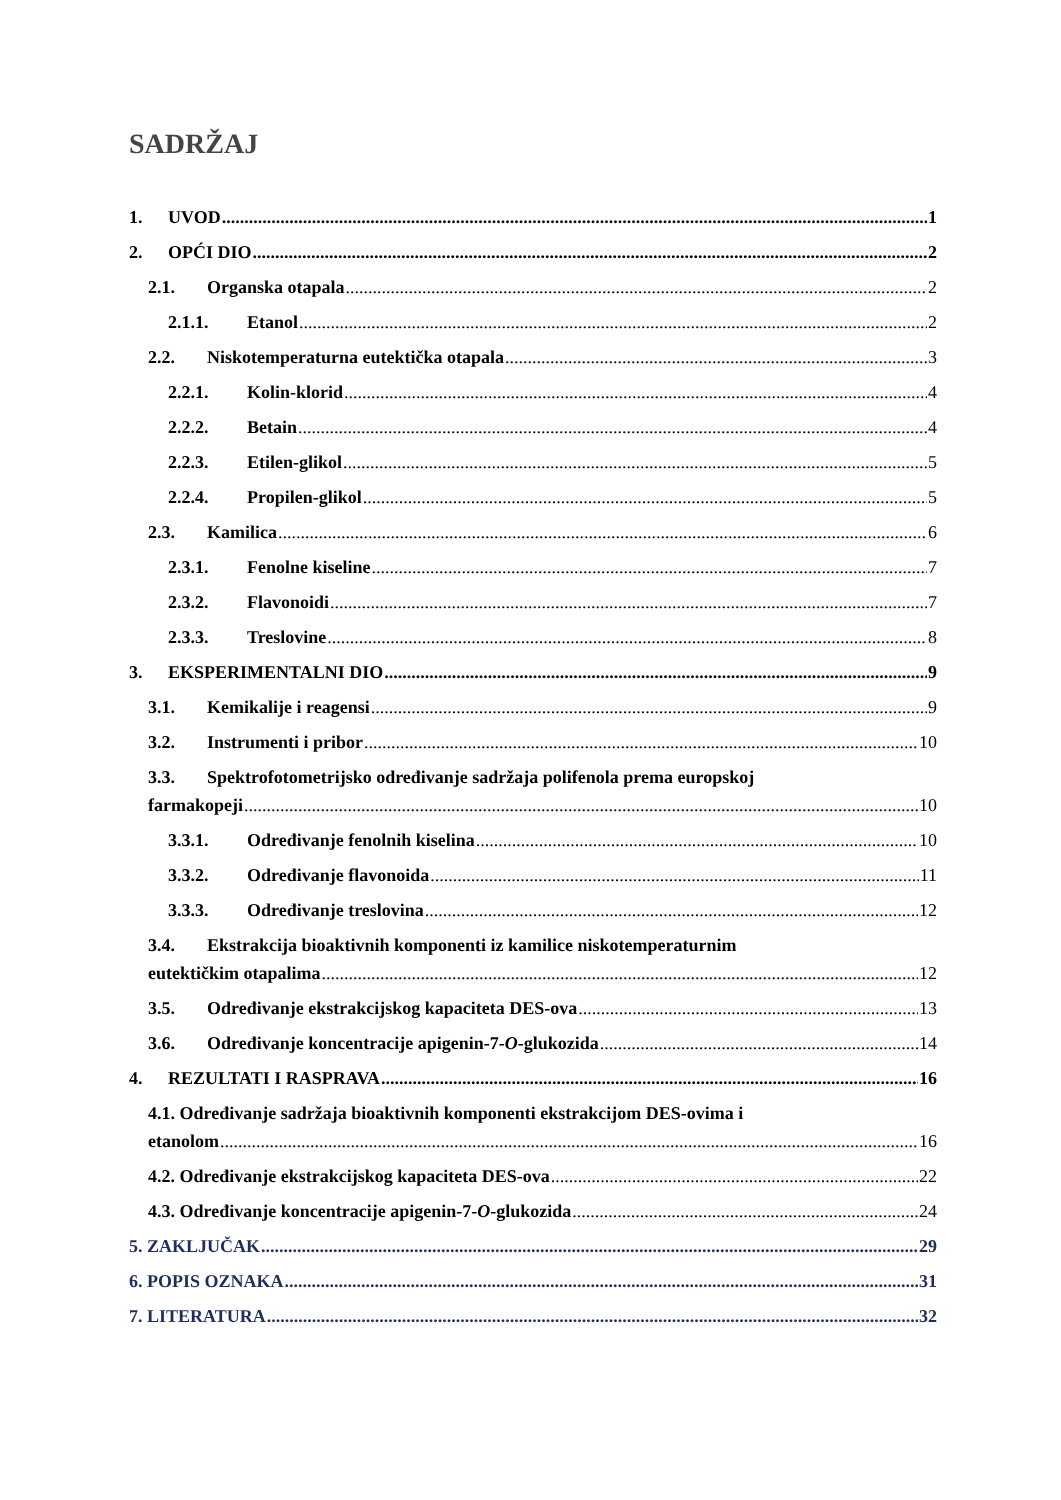SADRŽAJ
1. UVOD 1
2. OPĆI DIO 2
2.1. Organska otapala 2
2.1.1. Etanol 2
2.2. Niskotemperaturna eutektička otapala 3
2.2.1. Kolin-klorid 4
2.2.2. Betain 4
2.2.3. Etilen-glikol 5
2.2.4. Propilen-glikol 5
2.3. Kamilica 6
2.3.1. Fenolne kiseline 7
2.3.2. Flavonoidi 7
2.3.3. Treslovine 8
3. EKSPERIMENTALNI DIO 9
3.1. Kemikalije i reagensi 9
3.2. Instrumenti i pribor 10
3.3. Spektrofotometrijsko određivanje sadržaja polifenola prema europskoj
farmakopeji 10
3.3.1. Određivanje fenolnih kiselina 10
3.3.2. Određivanje flavonoida 11
3.3.3. Određivanje treslovina 12
3.4. Ekstrakcija bioaktivnih komponenti iz kamilice niskotemperaturnim
eutektičkim otapalima 12
3.5. Određivanje ekstrakcijskog kapaciteta DES-ova 13
3.6. Određivanje koncentracije apigenin-7-O-glukozida 14
4. REZULTATI I RASPRAVA 16
4.1. Određivanje sadržaja bioaktivnih komponenti ekstrakcijom DES-ovima i
etanolom 16
4.2. Određivanje ekstrakcijskog kapaciteta DES-ova 22
4.3. Određivanje koncentracije apigenin-7-O-glukozida 24
5. ZAKLJUČAK 29
6. POPIS OZNAKA 31
7. LITERATURA 32